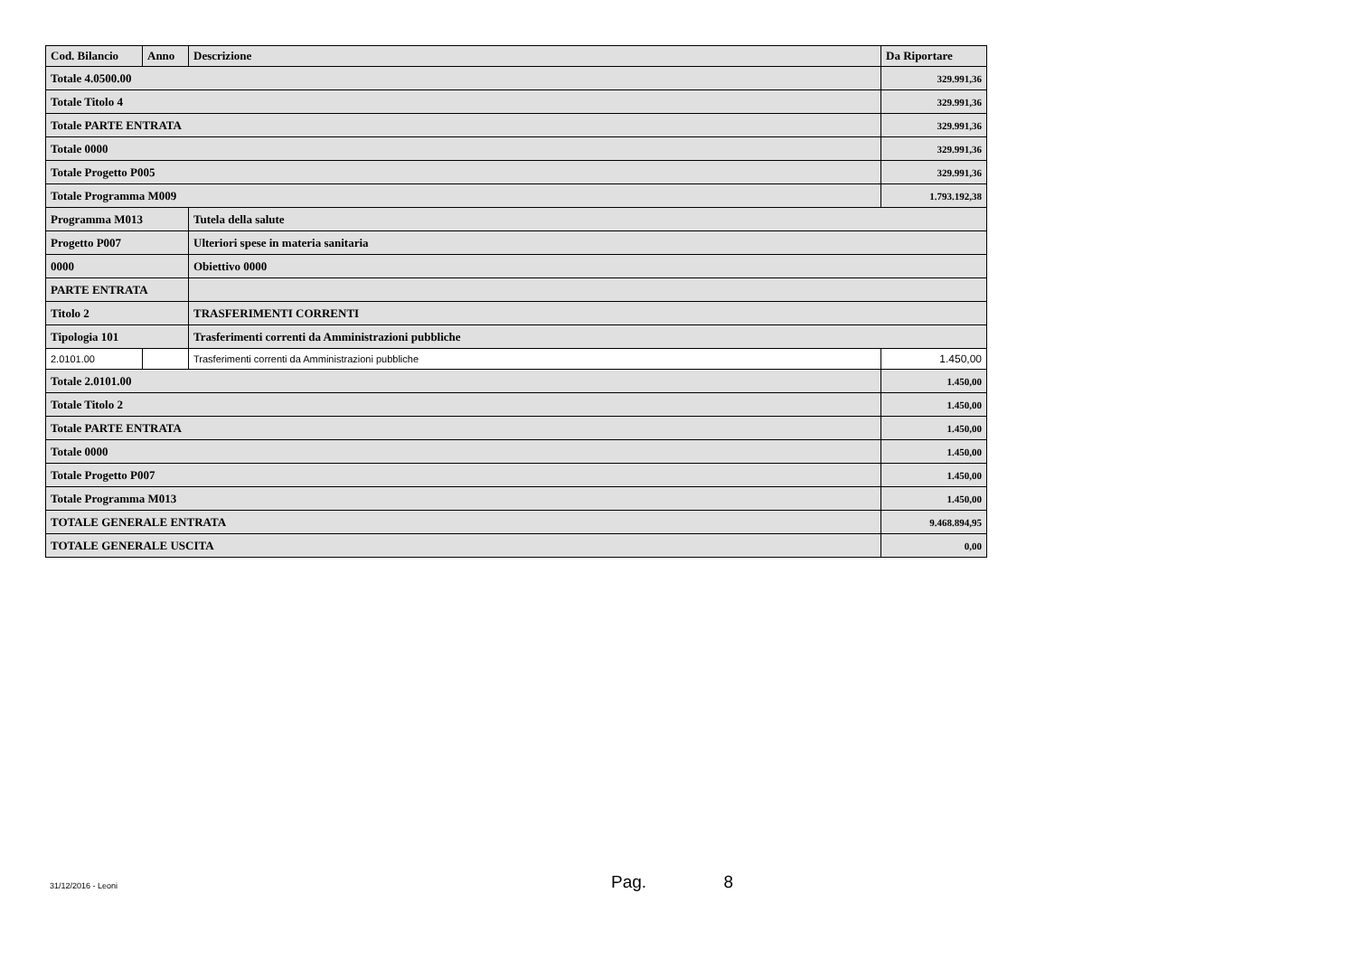| Cod. Bilancio | Anno | Descrizione | Da Riportare |
| --- | --- | --- | --- |
| Totale 4.0500.00 | | | 329.991,36 |
| Totale Titolo 4 | | | 329.991,36 |
| Totale PARTE ENTRATA | | | 329.991,36 |
| Totale 0000 | | | 329.991,36 |
| Totale Progetto P005 | | | 329.991,36 |
| Totale Programma M009 | | | 1.793.192,38 |
| Programma M013 | | Tutela della salute | |
| Progetto P007 | | Ulteriori spese in materia sanitaria | |
| 0000 | | Obiettivo 0000 | |
| PARTE ENTRATA | | | |
| Titolo 2 | | TRASFERIMENTI CORRENTI | |
| Tipologia 101 | | Trasferimenti correnti da Amministrazioni pubbliche | |
| 2.0101.00 | | Trasferimenti correnti da Amministrazioni pubbliche | 1.450,00 |
| Totale 2.0101.00 | | | 1.450,00 |
| Totale Titolo 2 | | | 1.450,00 |
| Totale PARTE ENTRATA | | | 1.450,00 |
| Totale 0000 | | | 1.450,00 |
| Totale Progetto P007 | | | 1.450,00 |
| Totale Programma M013 | | | 1.450,00 |
| TOTALE GENERALE ENTRATA | | | 9.468.894,95 |
| TOTALE GENERALE USCITA | | | 0,00 |
31/12/2016 - Leoni Pag. 8